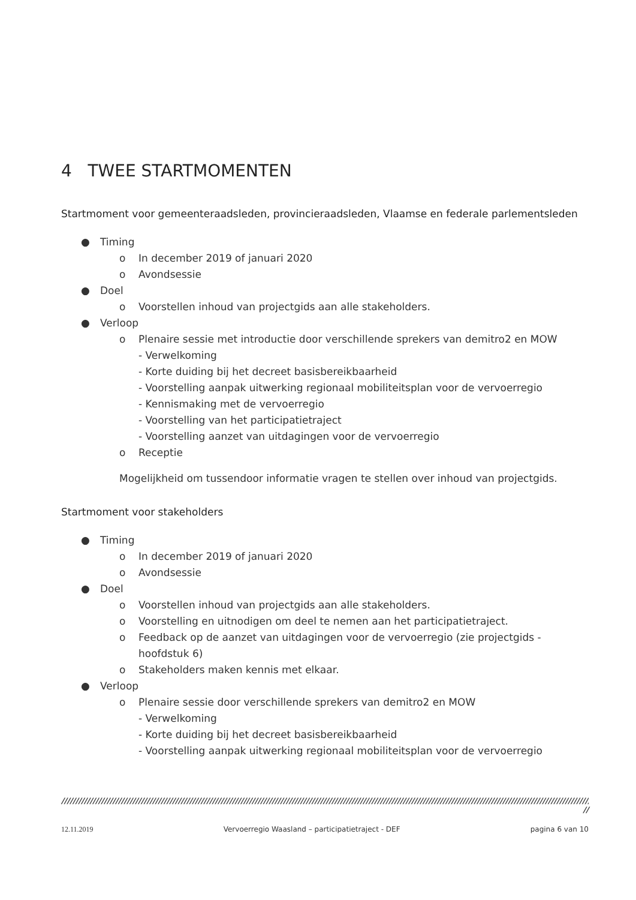4 TWEE STARTMOMENTEN
Startmoment voor gemeenteraadsleden, provincieraadsleden, Vlaamse en federale parlementsleden
● Timing
o In december 2019 of januari 2020
o Avondsessie
● Doel
o Voorstellen inhoud van projectgids aan alle stakeholders.
● Verloop
o Plenaire sessie met introductie door verschillende sprekers van demitro2 en MOW
- Verwelkoming
- Korte duiding bij het decreet basisbereikbaarheid
- Voorstelling aanpak uitwerking regionaal mobiliteitsplan voor de vervoerregio
- Kennismaking met de vervoerregio
- Voorstelling van het participatietraject
- Voorstelling aanzet van uitdagingen voor de vervoerregio
o Receptie
Mogelijkheid om tussendoor informatie vragen te stellen over inhoud van projectgids.
Startmoment voor stakeholders
● Timing
o In december 2019 of januari 2020
o Avondsessie
● Doel
o Voorstellen inhoud van projectgids aan alle stakeholders.
o Voorstelling en uitnodigen om deel te nemen aan het participatietraject.
o Feedback op de aanzet van uitdagingen voor de vervoerregio (zie projectgids - hoofdstuk 6)
o Stakeholders maken kennis met elkaar.
● Verloop
o Plenaire sessie door verschillende sprekers van demitro2 en MOW
- Verwelkoming
- Korte duiding bij het decreet basisbereikbaarheid
- Voorstelling aanpak uitwerking regionaal mobiliteitsplan voor de vervoerregio
////////////////////////////////////////////////////////////////////////////////////////////////////////////////////////////////////////////////////////////////////////////////////////////////////////////////////////////////////
//
12.11.2019 Vervoerregio Waasland – participatietraject - DEF pagina 6 van 10